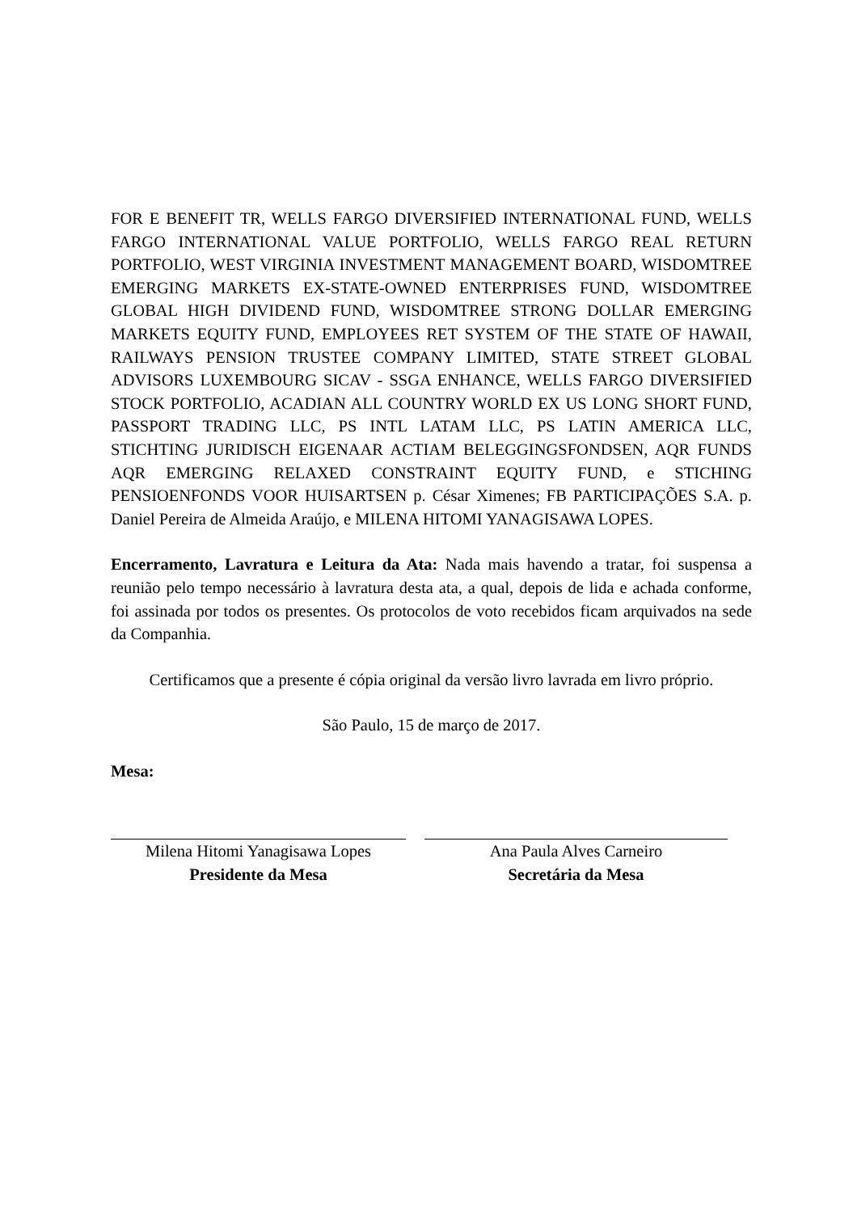FOR E BENEFIT TR, WELLS FARGO DIVERSIFIED INTERNATIONAL FUND, WELLS FARGO INTERNATIONAL VALUE PORTFOLIO, WELLS FARGO REAL RETURN PORTFOLIO, WEST VIRGINIA INVESTMENT MANAGEMENT BOARD, WISDOMTREE EMERGING MARKETS EX-STATE-OWNED ENTERPRISES FUND, WISDOMTREE GLOBAL HIGH DIVIDEND FUND, WISDOMTREE STRONG DOLLAR EMERGING MARKETS EQUITY FUND, EMPLOYEES RET SYSTEM OF THE STATE OF HAWAII, RAILWAYS PENSION TRUSTEE COMPANY LIMITED, STATE STREET GLOBAL ADVISORS LUXEMBOURG SICAV - SSGA ENHANCE, WELLS FARGO DIVERSIFIED STOCK PORTFOLIO, ACADIAN ALL COUNTRY WORLD EX US LONG SHORT FUND, PASSPORT TRADING LLC, PS INTL LATAM LLC, PS LATIN AMERICA LLC, STICHTING JURIDISCH EIGENAAR ACTIAM BELEGGINGSFONDSEN, AQR FUNDS AQR EMERGING RELAXED CONSTRAINT EQUITY FUND, e STICHING PENSIOENFONDS VOOR HUISARTSEN p. César Ximenes; FB PARTICIPAÇÕES S.A. p. Daniel Pereira de Almeida Araújo, e MILENA HITOMI YANAGISAWA LOPES.
Encerramento, Lavratura e Leitura da Ata: Nada mais havendo a tratar, foi suspensa a reunião pelo tempo necessário à lavratura desta ata, a qual, depois de lida e achada conforme, foi assinada por todos os presentes. Os protocolos de voto recebidos ficam arquivados na sede da Companhia.
Certificamos que a presente é cópia original da versão livro lavrada em livro próprio.
São Paulo, 15 de março de 2017.
Mesa:
Milena Hitomi Yanagisawa Lopes
Presidente da Mesa
Ana Paula Alves Carneiro
Secretária da Mesa